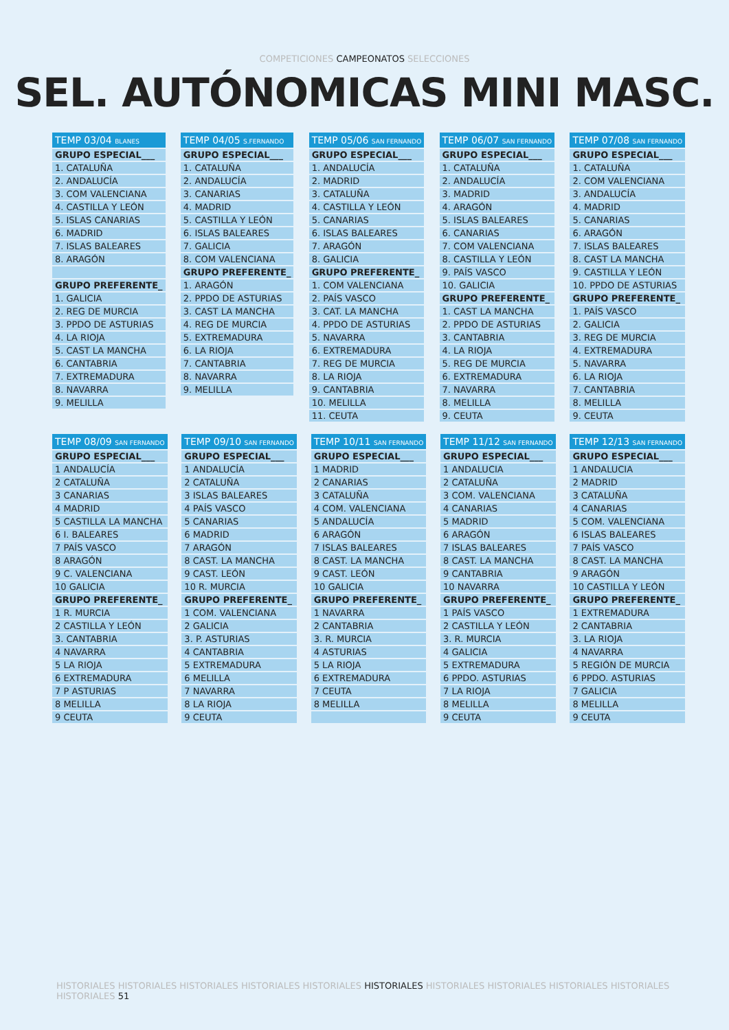COMPETICIONES CAMPEONATOS SELECCIONES
SEL. AUTÓNOMICAS MINI MASC.
| TEMP 03/04 BLANES |
| --- |
| GRUPO ESPECIAL___ |
| 1. CATALUÑA |
| 2. ANDALUCÍA |
| 3. COM VALENCIANA |
| 4. CASTILLA Y LEÓN |
| 5. ISLAS CANARIAS |
| 6. MADRID |
| 7. ISLAS BALEARES |
| 8. ARAGÓN |
| GRUPO PREFERENTE_ |
| 1. GALICIA |
| 2. REG DE MURCIA |
| 3. PPDO DE ASTURIAS |
| 4. LA RIOJA |
| 5. CAST LA MANCHA |
| 6. CANTABRIA |
| 7. EXTREMADURA |
| 8. NAVARRA |
| 9. MELILLA |
| TEMP 04/05 S.FERNANDO |
| --- |
| GRUPO ESPECIAL___ |
| 1. CATALUÑA |
| 2. ANDALUCÍA |
| 3. CANARIAS |
| 4. MADRID |
| 5. CASTILLA Y LEÓN |
| 6. ISLAS BALEARES |
| 7. GALICIA |
| 8. COM VALENCIANA |
| GRUPO PREFERENTE_ |
| 1. ARAGÓN |
| 2. PPDO DE ASTURIAS |
| 3. CAST LA MANCHA |
| 4. REG DE MURCIA |
| 5. EXTREMADURA |
| 6. LA RIOJA |
| 7. CANTABRIA |
| 8. NAVARRA |
| 9. MELILLA |
| TEMP 05/06 SAN FERNANDO |
| --- |
| GRUPO ESPECIAL___ |
| 1. ANDALUCÍA |
| 2. MADRID |
| 3. CATALUÑA |
| 4. CASTILLA Y LEÓN |
| 5. CANARIAS |
| 6. ISLAS BALEARES |
| 7. ARAGÓN |
| 8. GALICIA |
| GRUPO PREFERENTE_ |
| 1. COM VALENCIANA |
| 2. PAÍS VASCO |
| 3. CAT. LA MANCHA |
| 4. PPDO DE ASTURIAS |
| 5. NAVARRA |
| 6. EXTREMADURA |
| 7. REG DE MURCIA |
| 8. LA RIOJA |
| 9. CANTABRIA |
| 10. MELILLA |
| 11. CEUTA |
| TEMP 06/07 SAN FERNANDO |
| --- |
| GRUPO ESPECIAL___ |
| 1. CATALUÑA |
| 2. ANDALUCÍA |
| 3. MADRID |
| 4. ARAGÓN |
| 5. ISLAS BALEARES |
| 6. CANARIAS |
| 7. COM VALENCIANA |
| 8. CASTILLA Y LEÓN |
| 9. PAÍS VASCO |
| 10. GALICIA |
| GRUPO PREFERENTE_ |
| 1. CAST LA MANCHA |
| 2. PPDO DE ASTURIAS |
| 3. CANTABRIA |
| 4. LA RIOJA |
| 5. REG DE MURCIA |
| 6. EXTREMADURA |
| 7. NAVARRA |
| 8. MELILLA |
| 9. CEUTA |
| TEMP 07/08 SAN FERNANDO |
| --- |
| GRUPO ESPECIAL___ |
| 1. CATALUÑA |
| 2. COM VALENCIANA |
| 3. ANDALUCÍA |
| 4. MADRID |
| 5. CANARIAS |
| 6. ARAGÓN |
| 7. ISLAS BALEARES |
| 8. CAST LA MANCHA |
| 9. CASTILLA Y LEÓN |
| 10. PPDO DE ASTURIAS |
| GRUPO PREFERENTE_ |
| 1. PAÍS VASCO |
| 2. GALICIA |
| 3. REG DE MURCIA |
| 4. EXTREMADURA |
| 5. NAVARRA |
| 6. LA RIOJA |
| 7. CANTABRIA |
| 8. MELILLA |
| 9. CEUTA |
| TEMP 08/09 SAN FERNANDO |
| --- |
| GRUPO ESPECIAL___ |
| 1 ANDALUCÍA |
| 2 CATALUÑA |
| 3 CANARIAS |
| 4 MADRID |
| 5 CASTILLA LA MANCHA |
| 6 I. BALEARES |
| 7 PAÍS VASCO |
| 8 ARAGÓN |
| 9 C. VALENCIANA |
| 10 GALICIA |
| GRUPO PREFERENTE_ |
| 1 R. MURCIA |
| 2 CASTILLA Y LEÓN |
| 3. CANTABRIA |
| 4 NAVARRA |
| 5 LA RIOJA |
| 6 EXTREMADURA |
| 7 P ASTURIAS |
| 8 MELILLA |
| 9 CEUTA |
| TEMP 09/10 SAN FERNANDO |
| --- |
| GRUPO ESPECIAL___ |
| 1 ANDALUCÍA |
| 2 CATALUÑA |
| 3 ISLAS BALEARES |
| 4 PAÍS VASCO |
| 5 CANARIAS |
| 6 MADRID |
| 7 ARAGÓN |
| 8 CAST. LA MANCHA |
| 9 CAST. LEÓN |
| 10 R. MURCIA |
| GRUPO PREFERENTE_ |
| 1 COM. VALENCIANA |
| 2 GALICIA |
| 3. P. ASTURIAS |
| 4 CANTABRIA |
| 5 EXTREMADURA |
| 6 MELILLA |
| 7 NAVARRA |
| 8 LA RIOJA |
| 9 CEUTA |
| TEMP 10/11 SAN FERNANDO |
| --- |
| GRUPO ESPECIAL___ |
| 1 MADRID |
| 2 CANARIAS |
| 3 CATALUÑA |
| 4 COM. VALENCIANA |
| 5 ANDALUCÍA |
| 6 ARAGÓN |
| 7 ISLAS BALEARES |
| 8 CAST. LA MANCHA |
| 9 CAST. LEÓN |
| 10 GALICIA |
| GRUPO PREFERENTE_ |
| 1 NAVARRA |
| 2 CANTABRIA |
| 3. R. MURCIA |
| 4 ASTURIAS |
| 5 LA RIOJA |
| 6 EXTREMADURA |
| 7 CEUTA |
| 8 MELILLA |
| TEMP 11/12 SAN FERNANDO |
| --- |
| GRUPO ESPECIAL___ |
| 1 ANDALUCIA |
| 2 CATALUÑA |
| 3 COM. VALENCIANA |
| 4 CANARIAS |
| 5 MADRID |
| 6 ARAGÓN |
| 7 ISLAS BALEARES |
| 8 CAST. LA MANCHA |
| 9 CANTABRIA |
| 10 NAVARRA |
| GRUPO PREFERENTE_ |
| 1 PAÍS VASCO |
| 2 CASTILLA Y LEÓN |
| 3. R. MURCIA |
| 4 GALICIA |
| 5 EXTREMADURA |
| 6 PPDO. ASTURIAS |
| 7 LA RIOJA |
| 8 MELILLA |
| 9 CEUTA |
| TEMP 12/13 SAN FERNANDO |
| --- |
| GRUPO ESPECIAL___ |
| 1 ANDALUCIA |
| 2 MADRID |
| 3 CATALUÑA |
| 4 CANARIAS |
| 5 COM. VALENCIANA |
| 6 ISLAS BALEARES |
| 7 PAÍS VASCO |
| 8 CAST. LA MANCHA |
| 9 ARAGÓN |
| 10 CASTILLA Y LEÓN |
| GRUPO PREFERENTE_ |
| 1 EXTREMADURA |
| 2 CANTABRIA |
| 3. LA RIOJA |
| 4 NAVARRA |
| 5 REGIÓN DE MURCIA |
| 6 PPDO. ASTURIAS |
| 7 GALICIA |
| 8 MELILLA |
| 9 CEUTA |
HISTORIALES HISTORIALES HISTORIALES HISTORIALES HISTORIALES HISTORIALES HISTORIALES HISTORIALES HISTORIALES HISTORIALES HISTORIALES 51